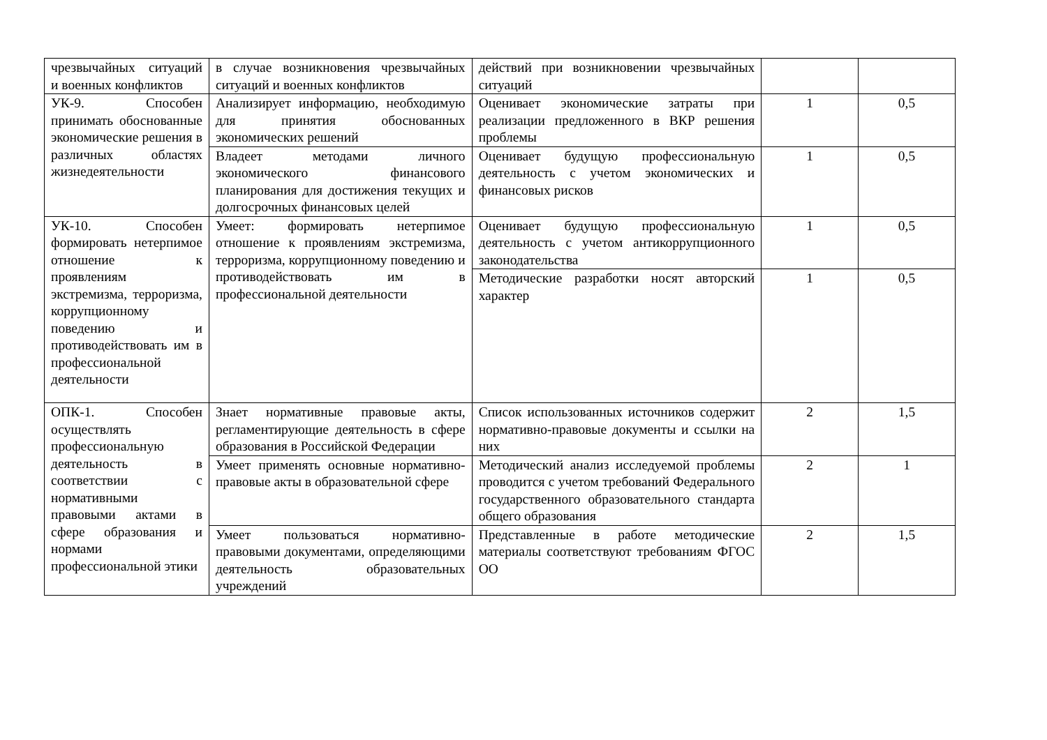| чрезвычайных ситуаций и военных конфликтов | в случае возникновения чрезвычайных ситуаций и военных конфликтов | действий при возникновении чрезвычайных ситуаций | | |
| УК-9. Способен принимать обоснованные экономические решения в различных областях жизнедеятельности | Анализирует информацию, необходимую для принятия обоснованных экономических решений | Оценивает экономические затраты при реализации предложенного в ВКР решения проблемы | 1 | 0,5 |
| | Владеет методами личного экономического финансового планирования для достижения текущих и долгосрочных финансовых целей | Оценивает будущую профессиональную деятельность с учетом экономических и финансовых рисков | 1 | 0,5 |
| УК-10. Способен формировать нетерпимое отношение к проявлениям экстремизма, терроризма, коррупционному поведению и противодействовать им в профессиональной деятельности | Умеет: формировать нетерпимое отношение к проявлениям экстремизма, терроризма, коррупционному поведению и противодействовать им в профессиональной деятельности | Оценивает будущую профессиональную деятельность с учетом антикоррупционного законодательства | 1 | 0,5 |
| | | Методические разработки носят авторский характер | 1 | 0,5 |
| ОПК-1. Способен осуществлять профессиональную деятельность в соответствии с нормативными правовыми актами в сфере образования и нормами профессиональной этики | Знает нормативные правовые акты, регламентирующие деятельность в сфере образования в Российской Федерации | Список использованных источников содержит нормативно-правовые документы и ссылки на них | 2 | 1,5 |
| | Умеет применять основные нормативно-правовые акты в образовательной сфере | Методический анализ исследуемой проблемы проводится с учетом требований Федерального государственного образовательного стандарта общего образования | 2 | 1 |
| | Умеет пользоваться нормативно-правовыми документами, определяющими деятельность образовательных учреждений | Представленные в работе методические материалы соответствуют требованиям ФГОС ОО | 2 | 1,5 |